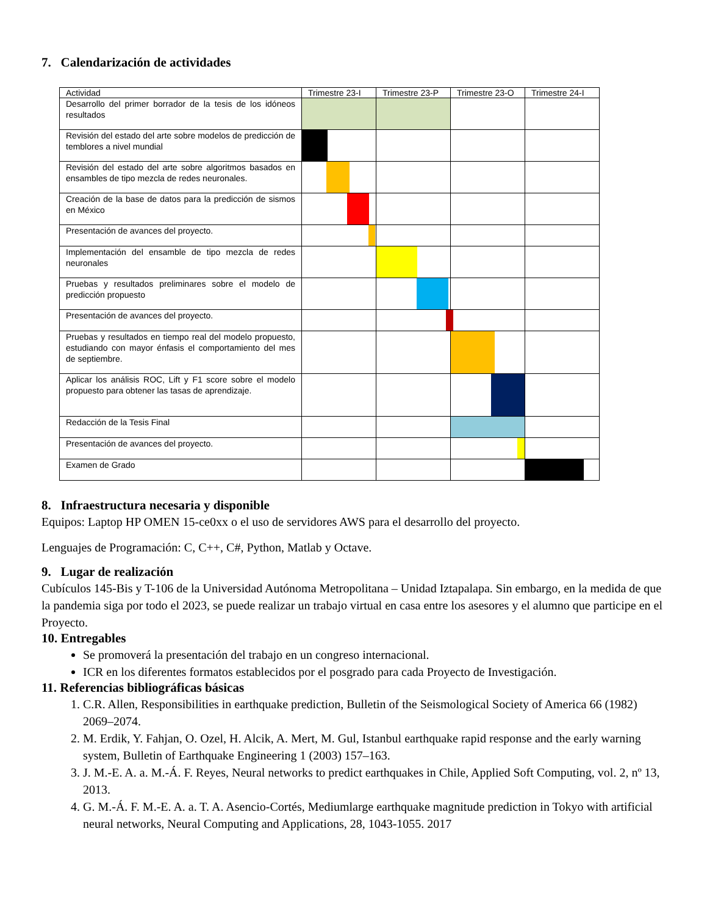7. Calendarización de actividades
| Actividad | Trimestre 23-I | Trimestre 23-P | Trimestre 23-O | Trimestre 24-I |
| --- | --- | --- | --- | --- |
| Desarrollo del primer borrador de la tesis de los idóneos resultados | | | | |
| Revisión del estado del arte sobre modelos de predicción de temblores a nivel mundial | | | | |
| Revisión del estado del arte sobre algoritmos basados en ensambles de tipo mezcla de redes neuronales. | | | | |
| Creación de la base de datos para la predicción de sismos en México | | | | |
| Presentación de avances del proyecto. | | | | |
| Implementación del ensamble de tipo mezcla de redes neuronales | | | | |
| Pruebas y resultados preliminares sobre el modelo de predicción propuesto | | | | |
| Presentación de avances del proyecto. | | | | |
| Pruebas y resultados en tiempo real del modelo propuesto, estudiando con mayor énfasis el comportamiento del mes de septiembre. | | | | |
| Aplicar los análisis ROC, Lift y F1 score sobre el modelo propuesto para obtener las tasas de aprendizaje. | | | | |
| Redacción de la Tesis Final | | | | |
| Presentación de avances del proyecto. | | | | |
| Examen de Grado | | | | |
8. Infraestructura necesaria y disponible
Equipos: Laptop HP OMEN 15-ce0xx o el uso de servidores AWS para el desarrollo del proyecto.
Lenguajes de Programación: C, C++, C#, Python, Matlab y Octave.
9. Lugar de realización
Cubículos 145-Bis y T-106 de la Universidad Autónoma Metropolitana – Unidad Iztapalapa. Sin embargo, en la medida de que la pandemia siga por todo el 2023, se puede realizar un trabajo virtual en casa entre los asesores y el alumno que participe en el Proyecto.
10. Entregables
Se promoverá la presentación del trabajo en un congreso internacional.
ICR en los diferentes formatos establecidos por el posgrado para cada Proyecto de Investigación.
11. Referencias bibliográficas básicas
1. C.R. Allen, Responsibilities in earthquake prediction, Bulletin of the Seismological Society of America 66 (1982) 2069–2074.
2. M. Erdik, Y. Fahjan, O. Ozel, H. Alcik, A. Mert, M. Gul, Istanbul earthquake rapid response and the early warning system, Bulletin of Earthquake Engineering 1 (2003) 157–163.
3. J. M.-E. A. a. M.-Á. F. Reyes, Neural networks to predict earthquakes in Chile, Applied Soft Computing, vol. 2, nº 13, 2013.
4. G. M.-Á. F. M.-E. A. a. T. A. Asencio-Cortés, Mediumlarge earthquake magnitude prediction in Tokyo with artificial neural networks, Neural Computing and Applications, 28, 1043-1055. 2017